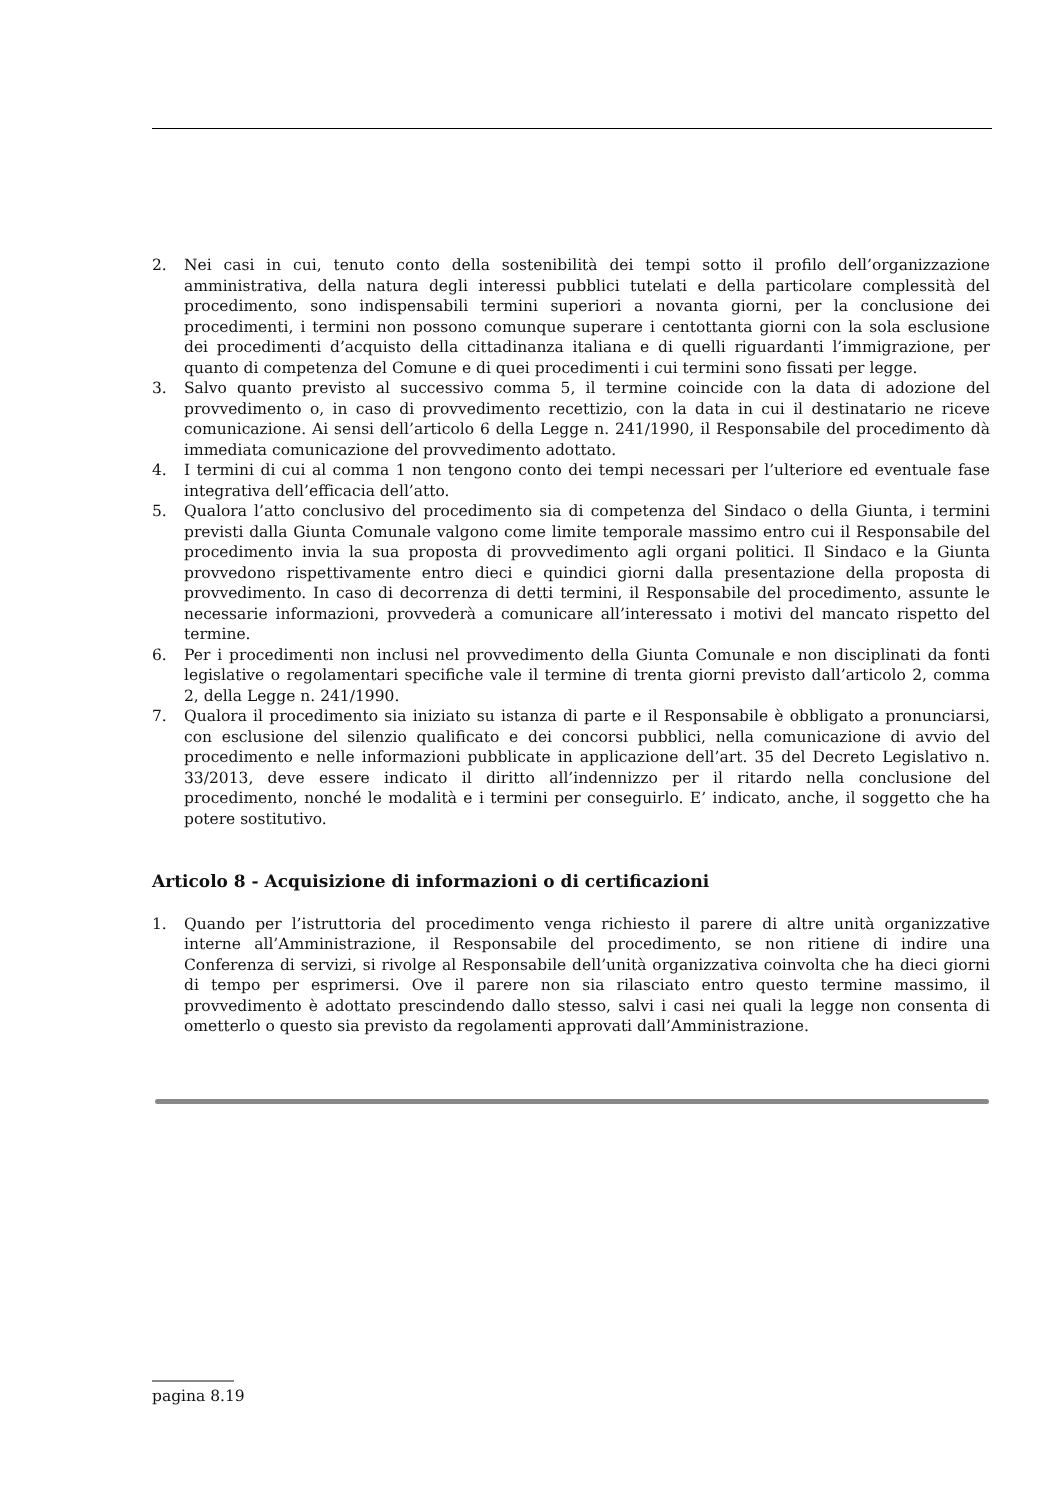2. Nei casi in cui, tenuto conto della sostenibilità dei tempi sotto il profilo dell’organizzazione amministrativa, della natura degli interessi pubblici tutelati e della particolare complessità del procedimento, sono indispensabili termini superiori a novanta giorni, per la conclusione dei procedimenti, i termini non possono comunque superare i centottanta giorni con la sola esclusione dei procedimenti d’acquisto della cittadinanza italiana e di quelli riguardanti l’immigrazione, per quanto di competenza del Comune e di quei procedimenti i cui termini sono fissati per legge.
3. Salvo quanto previsto al successivo comma 5, il termine coincide con la data di adozione del provvedimento o, in caso di provvedimento recettizio, con la data in cui il destinatario ne riceve comunicazione. Ai sensi dell’articolo 6 della Legge n. 241/1990, il Responsabile del procedimento dà immediata comunicazione del provvedimento adottato.
4. I termini di cui al comma 1 non tengono conto dei tempi necessari per l’ulteriore ed eventuale fase integrativa dell’efficacia dell’atto.
5. Qualora l’atto conclusivo del procedimento sia di competenza del Sindaco o della Giunta, i termini previsti dalla Giunta Comunale valgono come limite temporale massimo entro cui il Responsabile del procedimento invia la sua proposta di provvedimento agli organi politici. Il Sindaco e la Giunta provvedono rispettivamente entro dieci e quindici giorni dalla presentazione della proposta di provvedimento. In caso di decorrenza di detti termini, il Responsabile del procedimento, assunte le necessarie informazioni, provvederà a comunicare all’interessato i motivi del mancato rispetto del termine.
6. Per i procedimenti non inclusi nel provvedimento della Giunta Comunale e non disciplinati da fonti legislative o regolamentari specifiche vale il termine di trenta giorni previsto dall’articolo 2, comma 2, della Legge n. 241/1990.
7. Qualora il procedimento sia iniziato su istanza di parte e il Responsabile è obbligato a pronunciarsi, con esclusione del silenzio qualificato e dei concorsi pubblici, nella comunicazione di avvio del procedimento e nelle informazioni pubblicate in applicazione dell’art. 35 del Decreto Legislativo n. 33/2013, deve essere indicato il diritto all’indennizzo per il ritardo nella conclusione del procedimento, nonché le modalità e i termini per conseguirlo. E’ indicato, anche, il soggetto che ha potere sostitutivo.
Articolo 8 - Acquisizione di informazioni o di certificazioni
1. Quando per l’istruttoria del procedimento venga richiesto il parere di altre unità organizzative interne all’Amministrazione, il Responsabile del procedimento, se non ritiene di indire una Conferenza di servizi, si rivolge al Responsabile dell’unità organizzativa coinvolta che ha dieci giorni di tempo per esprimersi. Ove il parere non sia rilasciato entro questo termine massimo, il provvedimento è adottato prescindendo dallo stesso, salvi i casi nei quali la legge non consenta di ometterlo o questo sia previsto da regolamenti approvati dall’Amministrazione.
pagina 8.19